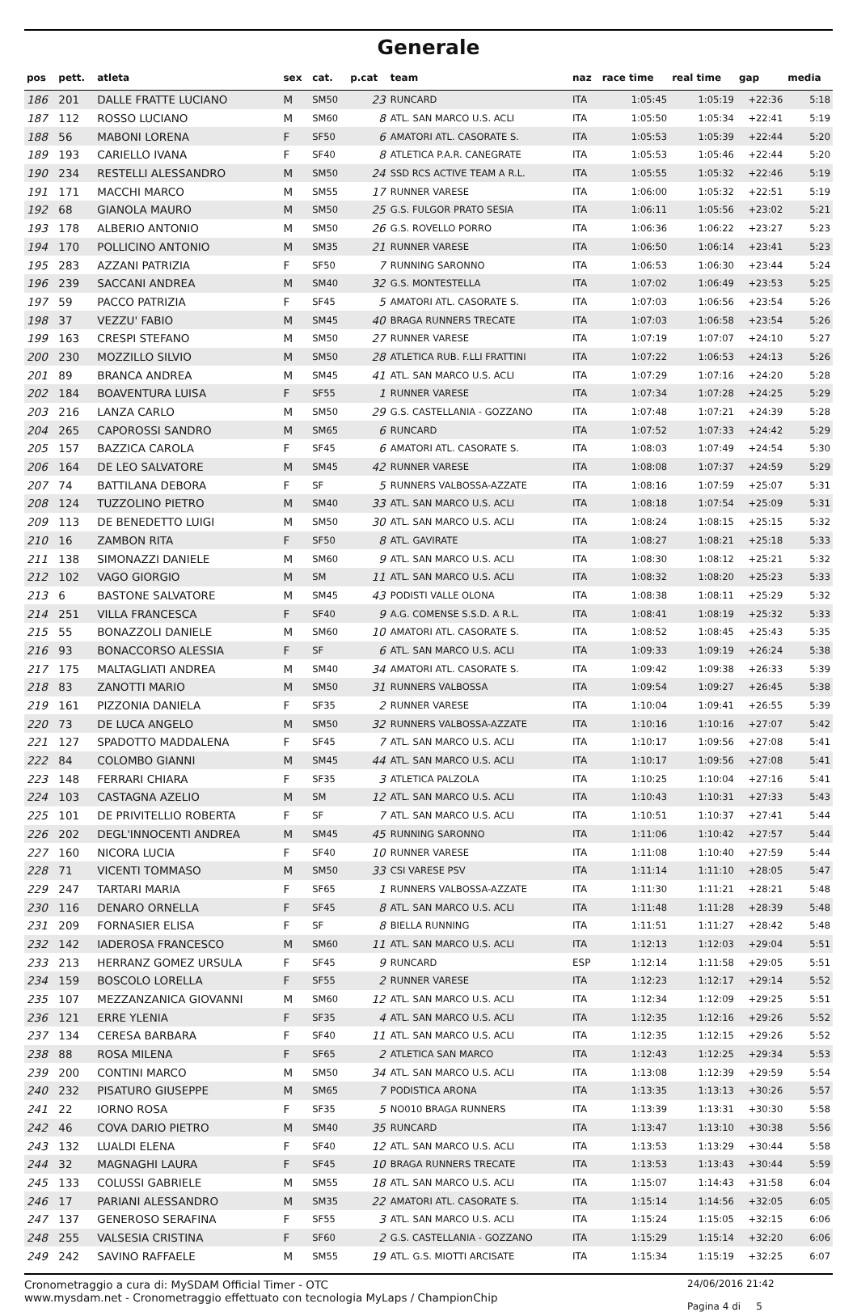Generale
| pos | pett. | atleta | sex | cat. | p.cat | team | naz | race time | real time | gap | media |
| --- | --- | --- | --- | --- | --- | --- | --- | --- | --- | --- | --- |
| 186 | 201 | DALLE FRATTE LUCIANO | M | SM50 | 23 | RUNCARD | ITA | 1:05:45 | 1:05:19 | +22:36 | 5:18 |
| 187 | 112 | ROSSO LUCIANO | M | SM60 | 8 | ATL. SAN MARCO U.S. ACLI | ITA | 1:05:50 | 1:05:34 | +22:41 | 5:19 |
| 188 | 56 | MABONI LORENA | F | SF50 | 6 | AMATORI ATL. CASORATE S. | ITA | 1:05:53 | 1:05:39 | +22:44 | 5:20 |
| 189 | 193 | CARIELLO IVANA | F | SF40 | 8 | ATLETICA P.A.R. CANEGRATE | ITA | 1:05:53 | 1:05:46 | +22:44 | 5:20 |
| 190 | 234 | RESTELLI ALESSANDRO | M | SM50 | 24 | SSD RCS ACTIVE TEAM A R.L. | ITA | 1:05:55 | 1:05:32 | +22:46 | 5:19 |
| 191 | 171 | MACCHI MARCO | M | SM55 | 17 | RUNNER VARESE | ITA | 1:06:00 | 1:05:32 | +22:51 | 5:19 |
| 192 | 68 | GIANOLA MAURO | M | SM50 | 25 | G.S. FULGOR PRATO SESIA | ITA | 1:06:11 | 1:05:56 | +23:02 | 5:21 |
| 193 | 178 | ALBERIO ANTONIO | M | SM50 | 26 | G.S. ROVELLO PORRO | ITA | 1:06:36 | 1:06:22 | +23:27 | 5:23 |
| 194 | 170 | POLLICINO ANTONIO | M | SM35 | 21 | RUNNER VARESE | ITA | 1:06:50 | 1:06:14 | +23:41 | 5:23 |
| 195 | 283 | AZZANI PATRIZIA | F | SF50 | 7 | RUNNING SARONNO | ITA | 1:06:53 | 1:06:30 | +23:44 | 5:24 |
| 196 | 239 | SACCANI ANDREA | M | SM40 | 32 | G.S. MONTESTELLA | ITA | 1:07:02 | 1:06:49 | +23:53 | 5:25 |
| 197 | 59 | PACCO PATRIZIA | F | SF45 | 5 | AMATORI ATL. CASORATE S. | ITA | 1:07:03 | 1:06:56 | +23:54 | 5:26 |
| 198 | 37 | VEZZU' FABIO | M | SM45 | 40 | BRAGA RUNNERS TRECATE | ITA | 1:07:03 | 1:06:58 | +23:54 | 5:26 |
| 199 | 163 | CRESPI STEFANO | M | SM50 | 27 | RUNNER VARESE | ITA | 1:07:19 | 1:07:07 | +24:10 | 5:27 |
| 200 | 230 | MOZZILLO SILVIO | M | SM50 | 28 | ATLETICA RUB. F.LLI FRATTINI | ITA | 1:07:22 | 1:06:53 | +24:13 | 5:26 |
| 201 | 89 | BRANCA ANDREA | M | SM45 | 41 | ATL. SAN MARCO U.S. ACLI | ITA | 1:07:29 | 1:07:16 | +24:20 | 5:28 |
| 202 | 184 | BOAVENTURA LUISA | F | SF55 | 1 | RUNNER VARESE | ITA | 1:07:34 | 1:07:28 | +24:25 | 5:29 |
| 203 | 216 | LANZA CARLO | M | SM50 | 29 | G.S. CASTELLANIA - GOZZANO | ITA | 1:07:48 | 1:07:21 | +24:39 | 5:28 |
| 204 | 265 | CAPOROSSI SANDRO | M | SM65 | 6 | RUNCARD | ITA | 1:07:52 | 1:07:33 | +24:42 | 5:29 |
| 205 | 157 | BAZZICA CAROLA | F | SF45 | 6 | AMATORI ATL. CASORATE S. | ITA | 1:08:03 | 1:07:49 | +24:54 | 5:30 |
| 206 | 164 | DE LEO SALVATORE | M | SM45 | 42 | RUNNER VARESE | ITA | 1:08:08 | 1:07:37 | +24:59 | 5:29 |
| 207 | 74 | BATTILANA DEBORA | F | SF | 5 | RUNNERS VALBOSSA-AZZATE | ITA | 1:08:16 | 1:07:59 | +25:07 | 5:31 |
| 208 | 124 | TUZZOLINO PIETRO | M | SM40 | 33 | ATL. SAN MARCO U.S. ACLI | ITA | 1:08:18 | 1:07:54 | +25:09 | 5:31 |
| 209 | 113 | DE BENEDETTO LUIGI | M | SM50 | 30 | ATL. SAN MARCO U.S. ACLI | ITA | 1:08:24 | 1:08:15 | +25:15 | 5:32 |
| 210 | 16 | ZAMBON RITA | F | SF50 | 8 | ATL. GAVIRATE | ITA | 1:08:27 | 1:08:21 | +25:18 | 5:33 |
| 211 | 138 | SIMONAZZI DANIELE | M | SM60 | 9 | ATL. SAN MARCO U.S. ACLI | ITA | 1:08:30 | 1:08:12 | +25:21 | 5:32 |
| 212 | 102 | VAGO GIORGIO | M | SM | 11 | ATL. SAN MARCO U.S. ACLI | ITA | 1:08:32 | 1:08:20 | +25:23 | 5:33 |
| 213 | 6 | BASTONE SALVATORE | M | SM45 | 43 | PODISTI VALLE OLONA | ITA | 1:08:38 | 1:08:11 | +25:29 | 5:32 |
| 214 | 251 | VILLA FRANCESCA | F | SF40 | 9 | A.G. COMENSE S.S.D. A R.L. | ITA | 1:08:41 | 1:08:19 | +25:32 | 5:33 |
| 215 | 55 | BONAZZOLI DANIELE | M | SM60 | 10 | AMATORI ATL. CASORATE S. | ITA | 1:08:52 | 1:08:45 | +25:43 | 5:35 |
| 216 | 93 | BONACCORSO ALESSIA | F | SF | 6 | ATL. SAN MARCO U.S. ACLI | ITA | 1:09:33 | 1:09:19 | +26:24 | 5:38 |
| 217 | 175 | MALTAGLIATI ANDREA | M | SM40 | 34 | AMATORI ATL. CASORATE S. | ITA | 1:09:42 | 1:09:38 | +26:33 | 5:39 |
| 218 | 83 | ZANOTTI MARIO | M | SM50 | 31 | RUNNERS VALBOSSA | ITA | 1:09:54 | 1:09:27 | +26:45 | 5:38 |
| 219 | 161 | PIZZONIA DANIELA | F | SF35 | 2 | RUNNER VARESE | ITA | 1:10:04 | 1:09:41 | +26:55 | 5:39 |
| 220 | 73 | DE LUCA ANGELO | M | SM50 | 32 | RUNNERS VALBOSSA-AZZATE | ITA | 1:10:16 | 1:10:16 | +27:07 | 5:42 |
| 221 | 127 | SPADOTTO MADDALENA | F | SF45 | 7 | ATL. SAN MARCO U.S. ACLI | ITA | 1:10:17 | 1:09:56 | +27:08 | 5:41 |
| 222 | 84 | COLOMBO GIANNI | M | SM45 | 44 | ATL. SAN MARCO U.S. ACLI | ITA | 1:10:17 | 1:09:56 | +27:08 | 5:41 |
| 223 | 148 | FERRARI CHIARA | F | SF35 | 3 | ATLETICA PALZOLA | ITA | 1:10:25 | 1:10:04 | +27:16 | 5:41 |
| 224 | 103 | CASTAGNA AZELIO | M | SM | 12 | ATL. SAN MARCO U.S. ACLI | ITA | 1:10:43 | 1:10:31 | +27:33 | 5:43 |
| 225 | 101 | DE PRIVITELLIO ROBERTA | F | SF | 7 | ATL. SAN MARCO U.S. ACLI | ITA | 1:10:51 | 1:10:37 | +27:41 | 5:44 |
| 226 | 202 | DEGL'INNOCENTI ANDREA | M | SM45 | 45 | RUNNING SARONNO | ITA | 1:11:06 | 1:10:42 | +27:57 | 5:44 |
| 227 | 160 | NICORA LUCIA | F | SF40 | 10 | RUNNER VARESE | ITA | 1:11:08 | 1:10:40 | +27:59 | 5:44 |
| 228 | 71 | VICENTI TOMMASO | M | SM50 | 33 | CSI VARESE PSV | ITA | 1:11:14 | 1:11:10 | +28:05 | 5:47 |
| 229 | 247 | TARTARI MARIA | F | SF65 | 1 | RUNNERS VALBOSSA-AZZATE | ITA | 1:11:30 | 1:11:21 | +28:21 | 5:48 |
| 230 | 116 | DENARO ORNELLA | F | SF45 | 8 | ATL. SAN MARCO U.S. ACLI | ITA | 1:11:48 | 1:11:28 | +28:39 | 5:48 |
| 231 | 209 | FORNASIER ELISA | F | SF | 8 | BIELLA RUNNING | ITA | 1:11:51 | 1:11:27 | +28:42 | 5:48 |
| 232 | 142 | IADEROSA FRANCESCO | M | SM60 | 11 | ATL. SAN MARCO U.S. ACLI | ITA | 1:12:13 | 1:12:03 | +29:04 | 5:51 |
| 233 | 213 | HERRANZ GOMEZ URSULA | F | SF45 | 9 | RUNCARD | ESP | 1:12:14 | 1:11:58 | +29:05 | 5:51 |
| 234 | 159 | BOSCOLO LORELLA | F | SF55 | 2 | RUNNER VARESE | ITA | 1:12:23 | 1:12:17 | +29:14 | 5:52 |
| 235 | 107 | MEZZANZANICA GIOVANNI | M | SM60 | 12 | ATL. SAN MARCO U.S. ACLI | ITA | 1:12:34 | 1:12:09 | +29:25 | 5:51 |
| 236 | 121 | ERRE YLENIA | F | SF35 | 4 | ATL. SAN MARCO U.S. ACLI | ITA | 1:12:35 | 1:12:16 | +29:26 | 5:52 |
| 237 | 134 | CERESA BARBARA | F | SF40 | 11 | ATL. SAN MARCO U.S. ACLI | ITA | 1:12:35 | 1:12:15 | +29:26 | 5:52 |
| 238 | 88 | ROSA MILENA | F | SF65 | 2 | ATLETICA SAN MARCO | ITA | 1:12:43 | 1:12:25 | +29:34 | 5:53 |
| 239 | 200 | CONTINI MARCO | M | SM50 | 34 | ATL. SAN MARCO U.S. ACLI | ITA | 1:13:08 | 1:12:39 | +29:59 | 5:54 |
| 240 | 232 | PISATURO GIUSEPPE | M | SM65 | 7 | PODISTICA ARONA | ITA | 1:13:35 | 1:13:13 | +30:26 | 5:57 |
| 241 | 22 | IORNO ROSA | F | SF35 | 5 | NO010 BRAGA RUNNERS | ITA | 1:13:39 | 1:13:31 | +30:30 | 5:58 |
| 242 | 46 | COVA DARIO PIETRO | M | SM40 | 35 | RUNCARD | ITA | 1:13:47 | 1:13:10 | +30:38 | 5:56 |
| 243 | 132 | LUALDI ELENA | F | SF40 | 12 | ATL. SAN MARCO U.S. ACLI | ITA | 1:13:53 | 1:13:29 | +30:44 | 5:58 |
| 244 | 32 | MAGNAGHI LAURA | F | SF45 | 10 | BRAGA RUNNERS TRECATE | ITA | 1:13:53 | 1:13:43 | +30:44 | 5:59 |
| 245 | 133 | COLUSSI GABRIELE | M | SM55 | 18 | ATL. SAN MARCO U.S. ACLI | ITA | 1:15:07 | 1:14:43 | +31:58 | 6:04 |
| 246 | 17 | PARIANI ALESSANDRO | M | SM35 | 22 | AMATORI ATL. CASORATE S. | ITA | 1:15:14 | 1:14:56 | +32:05 | 6:05 |
| 247 | 137 | GENEROSO SERAFINA | F | SF55 | 3 | ATL. SAN MARCO U.S. ACLI | ITA | 1:15:24 | 1:15:05 | +32:15 | 6:06 |
| 248 | 255 | VALSESIA CRISTINA | F | SF60 | 2 | G.S. CASTELLANIA - GOZZANO | ITA | 1:15:29 | 1:15:14 | +32:20 | 6:06 |
| 249 | 242 | SAVINO RAFFAELE | M | SM55 | 19 | ATL. G.S. MIOTTI ARCISATE | ITA | 1:15:34 | 1:15:19 | +32:25 | 6:07 |
Cronometraggio a cura di: MySDAM Official Timer - OTC
www.mysdam.net - Cronometraggio effettuato con tecnologia MyLaps / ChampionChip
24/06/2016 21:42
Pagina 4 di 5